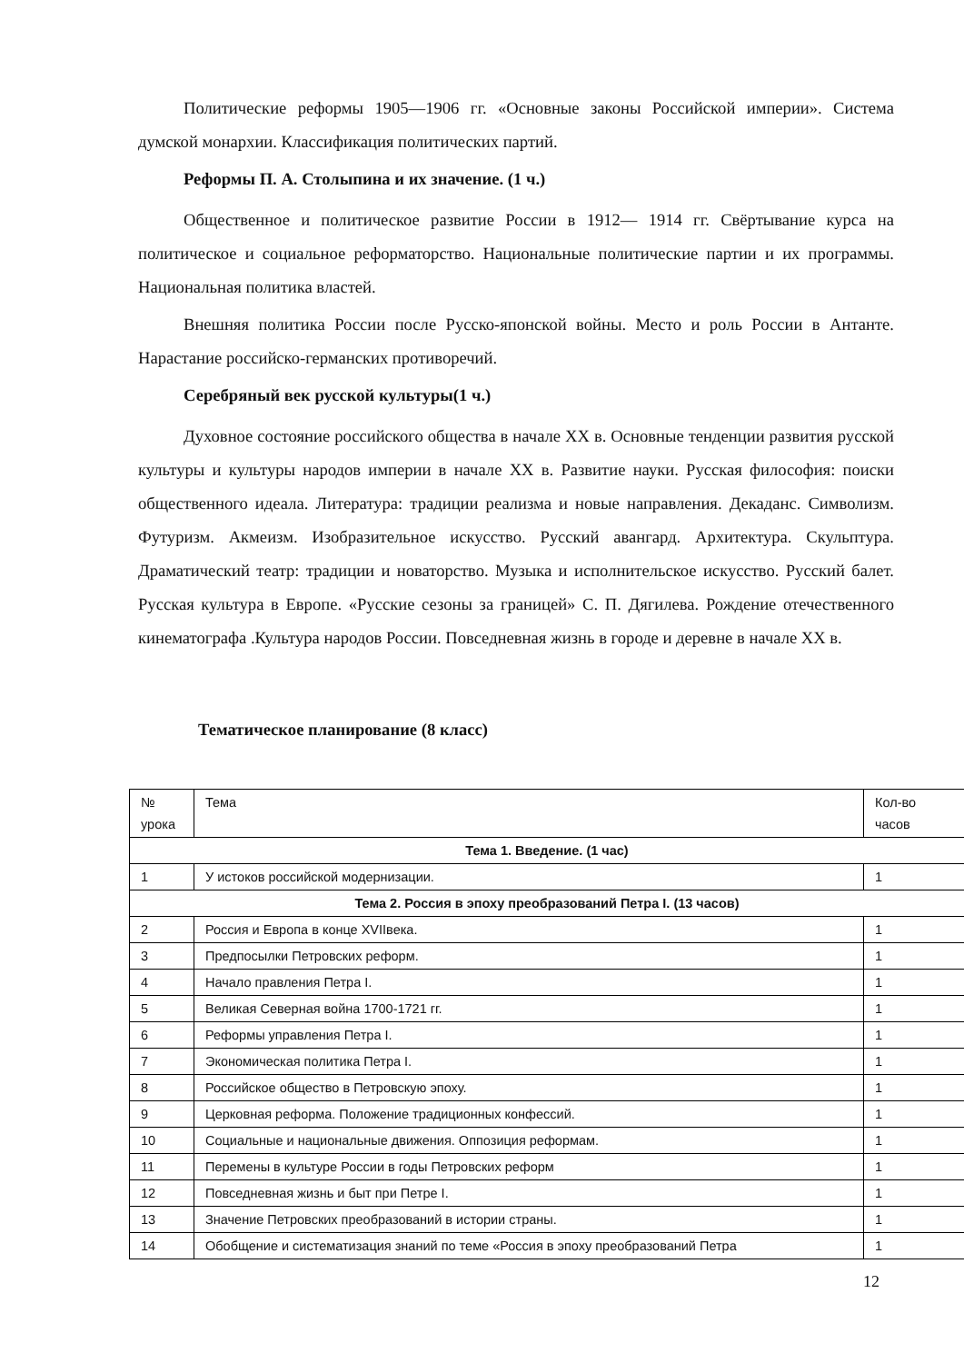Политические реформы 1905—1906 гг. «Основные законы Российской империи». Система думской монархии. Классификация политических партий.
Реформы П. А. Столыпина и их значение. (1 ч.)
Общественное и политическое развитие России в 1912— 1914 гг. Свёртывание курса на политическое и социальное реформаторство. Национальные политические партии и их программы. Национальная политика властей.
Внешняя политика России после Русско-японской войны. Место и роль России в Антанте. Нарастание российско-германских противоречий.
Серебряный век русской культуры(1 ч.)
Духовное состояние российского общества в начале XX в. Основные тенденции развития русской культуры и культуры народов империи в начале XX в. Развитие науки. Русская философия: поиски общественного идеала. Литература: традиции реализма и новые направления. Декаданс. Символизм. Футуризм. Акмеизм. Изобразительное искусство. Русский авангард. Архитектура. Скульптура. Драматический театр: традиции и новаторство. Музыка и исполнительское искусство. Русский балет. Русская культура в Европе. «Русские сезоны за границей» С. П. Дягилева. Рождение отечественного кинематографа .Культура народов России. Повседневная жизнь в городе и деревне в начале XX в.
Тематическое планирование (8 класс)
| № урока | Тема | Кол-во часов |
| --- | --- | --- |
| Тема 1. Введение. (1 час) | | |
| 1 | У истоков российской модернизации. | 1 |
| Тема 2. Россия в эпоху преобразований Петра I. (13 часов) | | |
| 2 | Россия и Европа в конце XVIIвека. | 1 |
| 3 | Предпосылки Петровских реформ. | 1 |
| 4 | Начало правления Петра I. | 1 |
| 5 | Великая Северная война 1700-1721 гг. | 1 |
| 6 | Реформы управления Петра I. | 1 |
| 7 | Экономическая политика Петра I. | 1 |
| 8 | Российское общество в Петровскую эпоху. | 1 |
| 9 | Церковная реформа. Положение традиционных конфессий. | 1 |
| 10 | Социальные и национальные движения. Оппозиция реформам. | 1 |
| 11 | Перемены в культуре России в годы Петровских реформ | 1 |
| 12 | Повседневная жизнь и быт при Петре I. | 1 |
| 13 | Значение Петровских преобразований в истории страны. | 1 |
| 14 | Обобщение и систематизация знаний по теме «Россия в эпоху преобразований Петра | 1 |
12